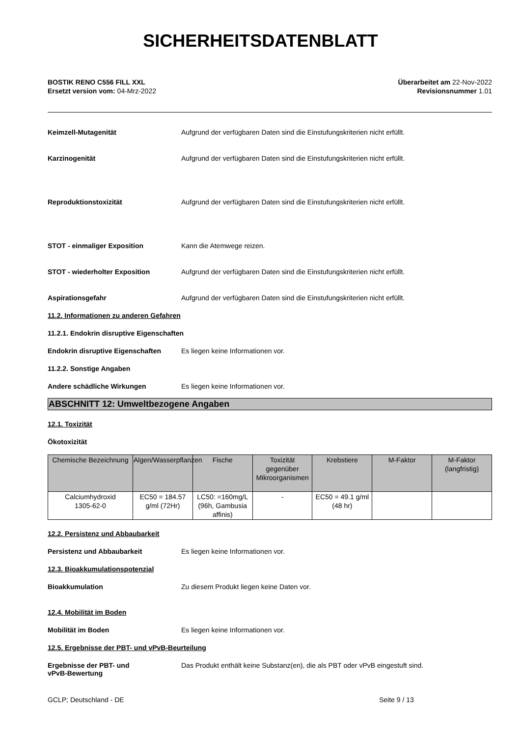SICHERHEITSDATENBLATT
BOSTIK RENO C556 FILL XXL
Ersetzt version vom: 04-Mrz-2022
Überarbeitet am 22-Nov-2022
Revisionsnummer 1.01
Keimzell-Mutagenität Aufgrund der verfügbaren Daten sind die Einstufungskriterien nicht erfüllt.
Karzinogenität Aufgrund der verfügbaren Daten sind die Einstufungskriterien nicht erfüllt.
Reproduktionstoxizität Aufgrund der verfügbaren Daten sind die Einstufungskriterien nicht erfüllt.
STOT - einmaliger Exposition Kann die Atemwege reizen.
STOT - wiederholter Exposition Aufgrund der verfügbaren Daten sind die Einstufungskriterien nicht erfüllt.
Aspirationsgefahr Aufgrund der verfügbaren Daten sind die Einstufungskriterien nicht erfüllt.
11.2. Informationen zu anderen Gefahren
11.2.1. Endokrin disruptive Eigenschaften
Endokrin disruptive Eigenschaften
Es liegen keine Informationen vor.
11.2.2. Sonstige Angaben
Andere schädliche Wirkungen Es liegen keine Informationen vor.
ABSCHNITT 12: Umweltbezogene Angaben
12.1. Toxizität
Ökotoxizität
| Chemische Bezeichnung | Algen/Wasserpflanzen | Fische | Toxizität gegenüber Mikroorganismen | Krebstiere | M-Faktor | M-Faktor (langfristig) |
| --- | --- | --- | --- | --- | --- | --- |
| Calciumhydroxid 1305-62-0 | EC50 = 184.57 g/ml (72Hr) | LC50: =160mg/L (96h, Gambusia affinis) | - | EC50 = 49.1 g/ml (48 hr) | | |
12.2. Persistenz und Abbaubarkeit
Persistenz und Abbaubarkeit Es liegen keine Informationen vor.
12.3. Bioakkumulationspotenzial
Bioakkumulation Zu diesem Produkt liegen keine Daten vor.
12.4. Mobilität im Boden
Mobilität im Boden Es liegen keine Informationen vor.
12.5. Ergebnisse der PBT- und vPvB-Beurteilung
Ergebnisse der PBT- und
vPvB-Bewertung
Das Produkt enthält keine Substanz(en), die als PBT oder vPvB eingestuft sind.
GCLP; Deutschland - DE Seite 9 / 13